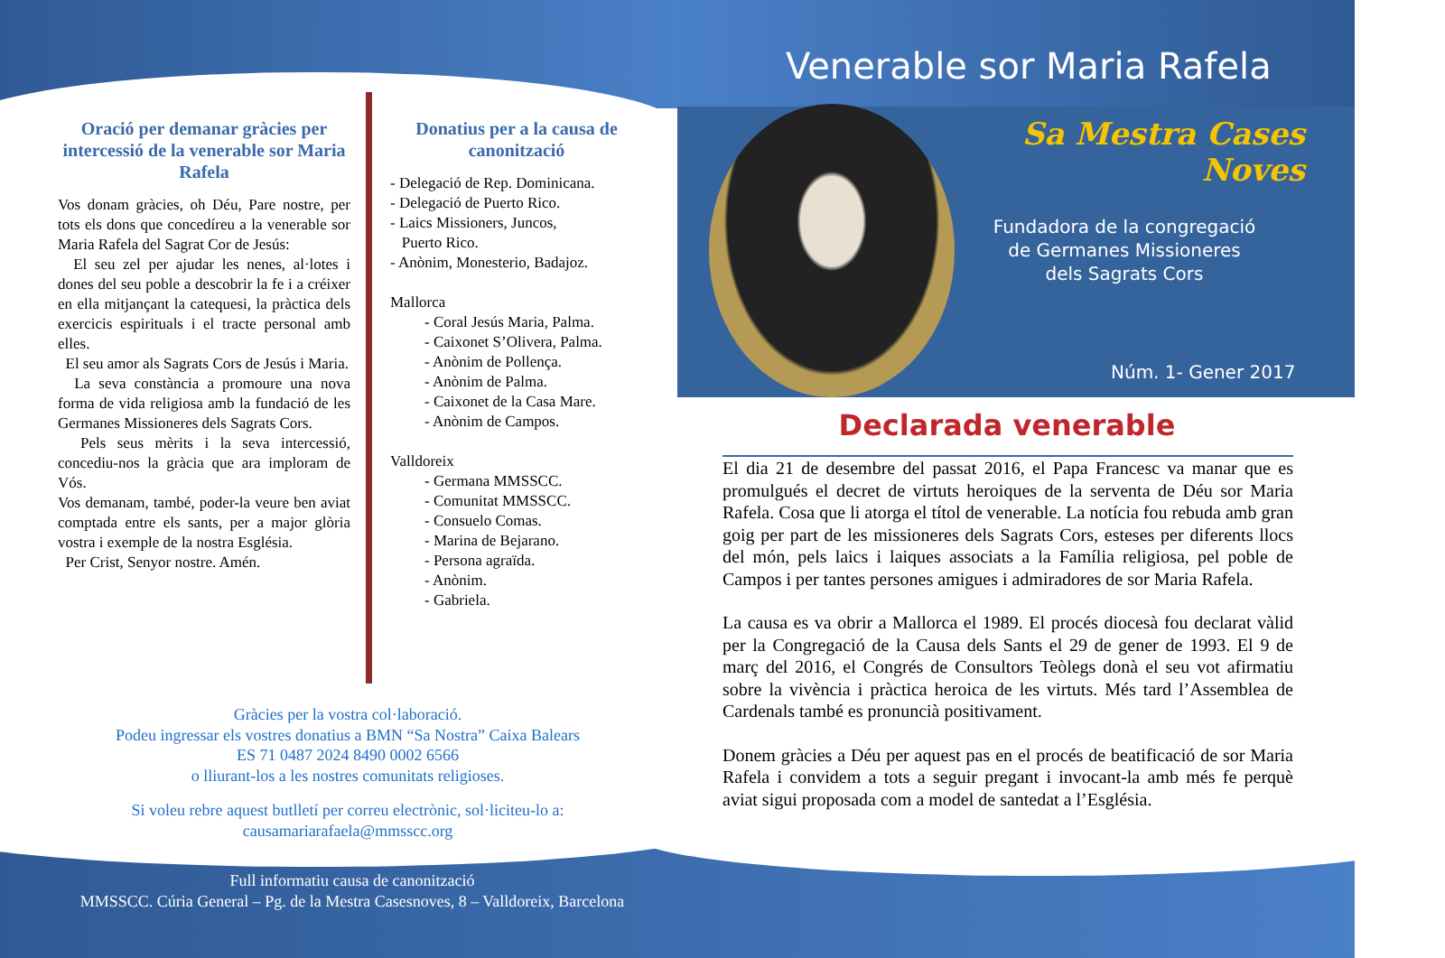Venerable sor Maria Rafela
Oració per demanar gràcies per intercessió de la venerable sor Maria Rafela
Vos donam gràcies, oh Déu, Pare nostre, per tots els dons que concedíreu a la venerable sor Maria Rafela del Sagrat Cor de Jesús:
El seu zel per ajudar les nenes, al·lotes i dones del seu poble a descobrir la fe i a créixer en ella mitjançant la catequesi, la pràctica dels exercicis espirituals i el tracte personal amb elles.
El seu amor als Sagrats Cors de Jesús i Maria.
La seva constància a promoure una nova forma de vida religiosa amb la fundació de les Germanes Missioneres dels Sagrats Cors.
Pels seus mèrits i la seva intercessió, concediu-nos la gràcia que ara imploram de Vós.
Vos demanam, també, poder-la veure ben aviat comptada entre els sants, per a major glòria vostra i exemple de la nostra Església.
Per Crist, Senyor nostre. Amén.
Donatius per a la causa de canonització
- Delegació de Rep. Dominicana.
- Delegació de Puerto Rico.
- Laics Missioners, Juncos,
Puerto Rico.
- Anònim, Monesterio, Badajoz.
Mallorca
- Coral Jesús Maria, Palma.
- Caixonet S’Olivera, Palma.
- Anònim de Pollença.
- Anònim de Palma.
- Caixonet de la Casa Mare.
- Anònim de Campos.
Valldoreix
- Germana MMSSCC.
- Comunitat MMSSCC.
- Consuelo Comas.
- Marina de Bejarano.
- Persona agraïda.
- Anònim.
- Gabriela.
Gràcies per la vostra col·laboració.
Podeu ingressar els vostres donatius a BMN “Sa Nostra” Caixa Balears
ES 71 0487 2024 8490 0002 6566
o lliurant-los a les nostres comunitats religioses.
Si voleu rebre aquest butlletí per correu electrònic, sol·liciteu-lo a:
causamariarafaela@mmsscc.org
Sa Mestra Cases Noves
Fundadora de la congregació
de Germanes Missioneres
dels Sagrats Cors
Núm. 1- Gener 2017
Declarada venerable
El dia 21 de desembre del passat 2016, el Papa Francesc va manar que es promulgués el decret de virtuts heroiques de la serventa de Déu sor Maria Rafela. Cosa que li atorga el títol de venerable. La notícia fou rebuda amb gran goig per part de les missioneres dels Sagrats Cors, esteses per diferents llocs del món, pels laics i laiques associats a la Família religiosa, pel poble de Campos i per tantes persones amigues i admiradores de sor Maria Rafela.
La causa es va obrir a Mallorca el 1989. El procés diocesà fou declarat vàlid per la Congregació de la Causa dels Sants el 29 de gener de 1993. El 9 de març del 2016, el Congrés de Consultors Teòlegs donà el seu vot afirmatiu sobre la vivència i pràctica heroica de les virtuts. Més tard l’Assemblea de Cardenals també es pronuncià positivament.
Donem gràcies a Déu per aquest pas en el procés de beatificació de sor Maria Rafela i convidem a tots a seguir pregant i invocant-la amb més fe perquè aviat sigui proposada com a model de santedat a l’Església.
Full informatiu causa de canonització
MMSSCC. Cúria General – Pg. de la Mestra Casesnoves, 8 – Valldoreix, Barcelona